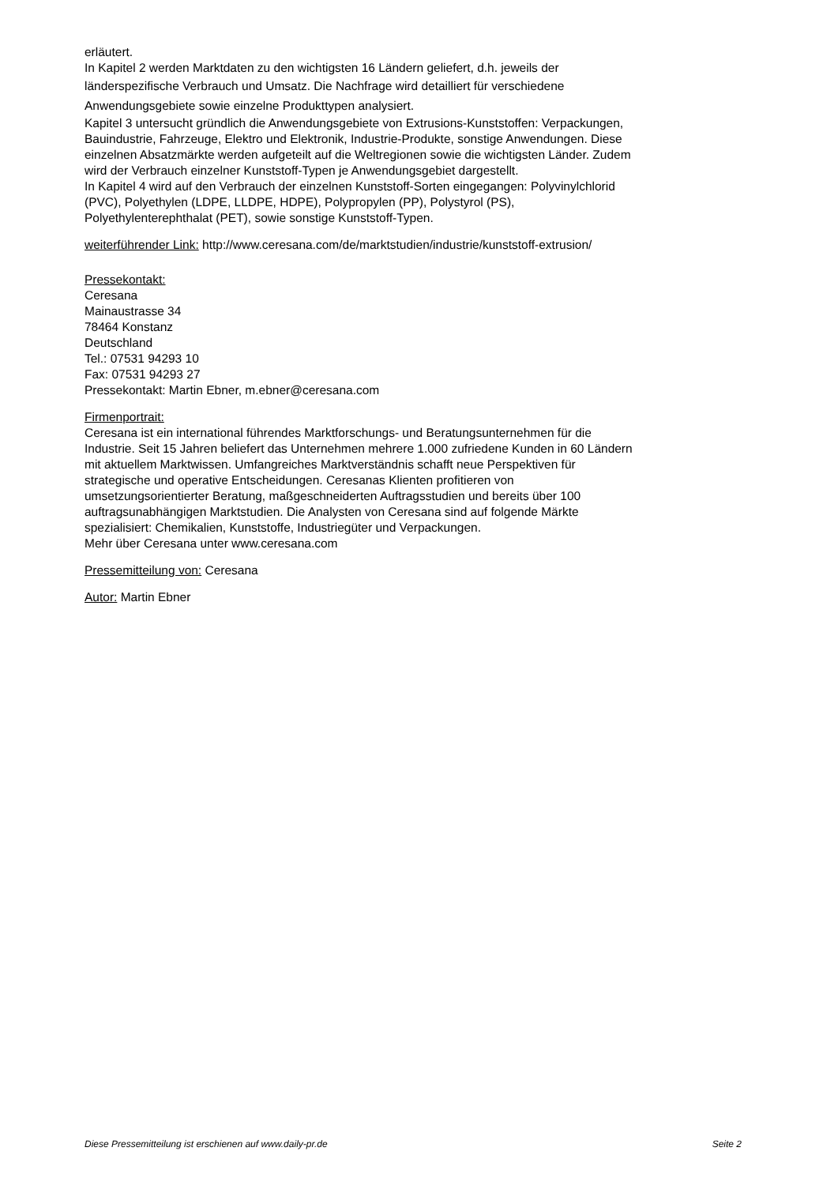erläutert.
In Kapitel 2 werden Marktdaten zu den wichtigsten 16 Ländern geliefert, d.h. jeweils der
länderspezifische Verbrauch und Umsatz. Die Nachfrage wird detailliert für verschiedene
Anwendungsgebiete sowie einzelne Produkttypen analysiert.
Kapitel 3 untersucht gründlich die Anwendungsgebiete von Extrusions-Kunststoffen: Verpackungen,
Bauindustrie, Fahrzeuge, Elektro und Elektronik, Industrie-Produkte, sonstige Anwendungen. Diese
einzelnen Absatzmärkte werden aufgeteilt auf die Weltregionen sowie die wichtigsten Länder. Zudem
wird der Verbrauch einzelner Kunststoff-Typen je Anwendungsgebiet dargestellt.
In Kapitel 4 wird auf den Verbrauch der einzelnen Kunststoff-Sorten eingegangen: Polyvinylchlorid
(PVC), Polyethylen (LDPE, LLDPE, HDPE), Polypropylen (PP), Polystyrol (PS),
Polyethylenterephthalat (PET), sowie sonstige Kunststoff-Typen.
weiterführender Link: http://www.ceresana.com/de/marktstudien/industrie/kunststoff-extrusion/
Pressekontakt:
Ceresana
Mainaustrasse 34
78464 Konstanz
Deutschland
Tel.: 07531 94293 10
Fax: 07531 94293 27
Pressekontakt: Martin Ebner, m.ebner@ceresana.com
Firmenportrait:
Ceresana ist ein international führendes Marktforschungs- und Beratungsunternehmen für die
Industrie. Seit 15 Jahren beliefert das Unternehmen mehrere 1.000 zufriedene Kunden in 60 Ländern
mit aktuellem Marktwissen. Umfangreiches Marktverständnis schafft neue Perspektiven für
strategische und operative Entscheidungen. Ceresanas Klienten profitieren von
umsetzungsorientierter Beratung, maßgeschneiderten Auftragsstudien und bereits über 100
auftragsunabhängigen Marktstudien. Die Analysten von Ceresana sind auf folgende Märkte
spezialisiert: Chemikalien, Kunststoffe, Industriegüter und Verpackungen.
Mehr über Ceresana unter www.ceresana.com
Pressemitteilung von: Ceresana
Autor: Martin Ebner
Diese Pressemitteilung ist erschienen auf www.daily-pr.de Seite 2